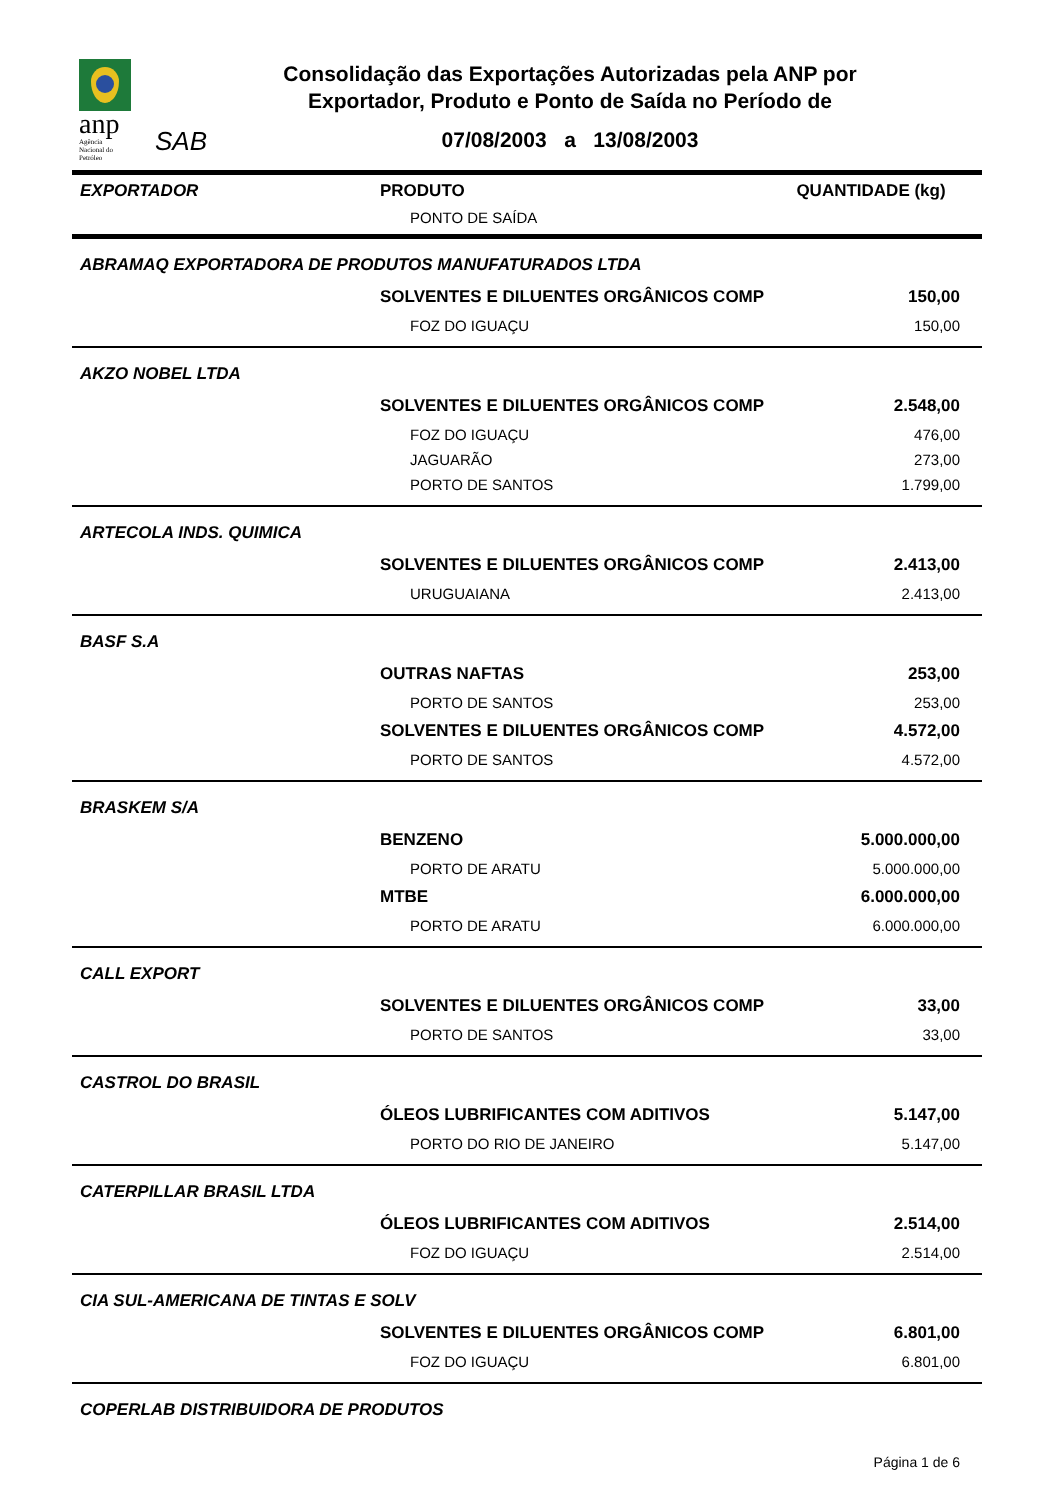anp
Agência
Nacional do
Petróleo
SAB
Consolidação das Exportações Autorizadas pela ANP por Exportador, Produto e Ponto de Saída no Período de
07/08/2003 a 13/08/2003
| EXPORTADOR | PRODUTO | QUANTIDADE (kg) |
| --- | --- | --- |
| | PONTO DE SAÍDA | |
| ABRAMAQ EXPORTADORA DE PRODUTOS MANUFATURADOS LTDA | | |
| | SOLVENTES E DILUENTES ORGÂNICOS COMP | 150,00 |
| | FOZ DO IGUAÇU | 150,00 |
| AKZO NOBEL LTDA | | |
| | SOLVENTES E DILUENTES ORGÂNICOS COMP | 2.548,00 |
| | FOZ DO IGUAÇU | 476,00 |
| | JAGUARÃO | 273,00 |
| | PORTO DE SANTOS | 1.799,00 |
| ARTECOLA INDS. QUIMICA | | |
| | SOLVENTES E DILUENTES ORGÂNICOS COMP | 2.413,00 |
| | URUGUAIANA | 2.413,00 |
| BASF S.A | | |
| | OUTRAS NAFTAS | 253,00 |
| | PORTO DE SANTOS | 253,00 |
| | SOLVENTES E DILUENTES ORGÂNICOS COMP | 4.572,00 |
| | PORTO DE SANTOS | 4.572,00 |
| BRASKEM S/A | | |
| | BENZENO | 5.000.000,00 |
| | PORTO DE ARATU | 5.000.000,00 |
| | MTBE | 6.000.000,00 |
| | PORTO DE ARATU | 6.000.000,00 |
| CALL EXPORT | | |
| | SOLVENTES E DILUENTES ORGÂNICOS COMP | 33,00 |
| | PORTO DE SANTOS | 33,00 |
| CASTROL DO BRASIL | | |
| | ÓLEOS LUBRIFICANTES COM ADITIVOS | 5.147,00 |
| | PORTO DO RIO DE JANEIRO | 5.147,00 |
| CATERPILLAR BRASIL LTDA | | |
| | ÓLEOS LUBRIFICANTES COM ADITIVOS | 2.514,00 |
| | FOZ DO IGUAÇU | 2.514,00 |
| CIA SUL-AMERICANA DE TINTAS E SOLV | | |
| | SOLVENTES E DILUENTES ORGÂNICOS COMP | 6.801,00 |
| | FOZ DO IGUAÇU | 6.801,00 |
| COPERLAB DISTRIBUIDORA DE PRODUTOS | | |
Página 1 de 6